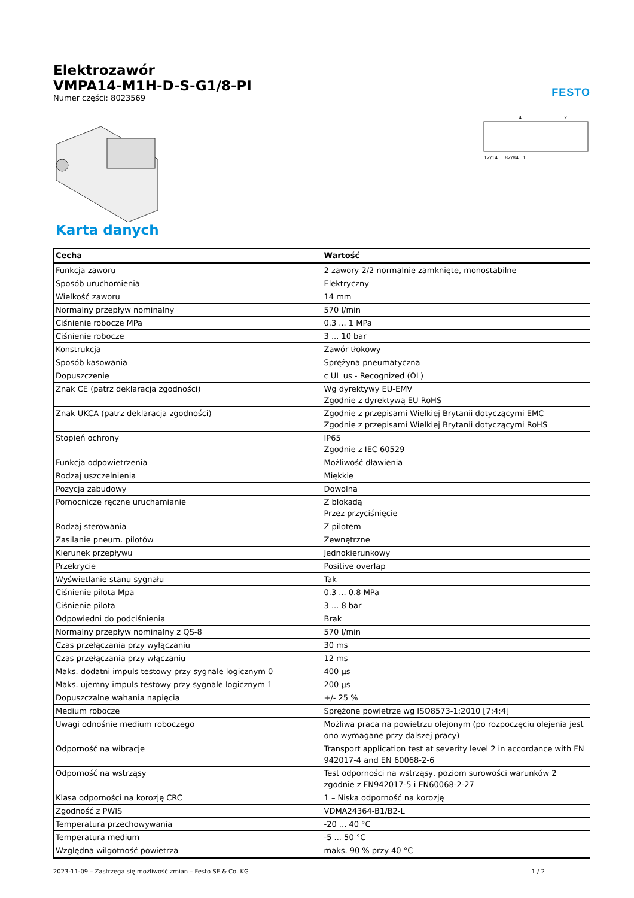Elektrozawór
VMPA14-M1H-D-S-G1/8-PI
Numer części: 8023569
FESTO
4
2
12/14
82/84
1
Karta danych
| Cecha | Wartość |
| --- | --- |
| Funkcja zaworu | 2 zawory 2/2 normalnie zamknięte, monostabilne |
| Sposób uruchomienia | Elektryczny |
| Wielkość zaworu | 14 mm |
| Normalny przepływ nominalny | 570 l/min |
| Ciśnienie robocze MPa | 0.3 ... 1 MPa |
| Ciśnienie robocze | 3 ... 10 bar |
| Konstrukcja | Zawór tłokowy |
| Sposób kasowania | Sprężyna pneumatyczna |
| Dopuszczenie | c UL us - Recognized (OL) |
| Znak CE (patrz deklaracja zgodności) | Wg dyrektywy EU-EMV Zgodnie z dyrektywą EU RoHS |
| Znak UKCA (patrz deklaracja zgodności) | Zgodnie z przepisami Wielkiej Brytanii dotyczącymi EMC Zgodnie z przepisami Wielkiej Brytanii dotyczącymi RoHS |
| Stopień ochrony | IP65 Zgodnie z IEC 60529 |
| Funkcja odpowietrzenia | Możliwość dławienia |
| Rodzaj uszczelnienia | Miękkie |
| Pozycja zabudowy | Dowolna |
| Pomocnicze ręczne uruchamianie | Z blokadą Przez przyciśnięcie |
| Rodzaj sterowania | Z pilotem |
| Zasilanie pneum. pilotów | Zewnętrzne |
| Kierunek przepływu | Jednokierunkowy |
| Przekrycie | Positive overlap |
| Wyświetlanie stanu sygnału | Tak |
| Ciśnienie pilota Mpa | 0.3 ... 0.8 MPa |
| Ciśnienie pilota | 3 ... 8 bar |
| Odpowiedni do podciśnienia | Brak |
| Normalny przepływ nominalny z QS-8 | 570 l/min |
| Czas przełączania przy wyłączaniu | 30 ms |
| Czas przełączania przy włączaniu | 12 ms |
| Maks. dodatni impuls testowy przy sygnale logicznym 0 | 400 µs |
| Maks. ujemny impuls testowy przy sygnale logicznym 1 | 200 µs |
| Dopuszczalne wahania napięcia | +/- 25 % |
| Medium robocze | Sprężone powietrze wg ISO8573-1:2010 [7:4:4] |
| Uwagi odnośnie medium roboczego | Możliwa praca na powietrzu olejonym (po rozpoczęciu olejenia jest ono wymagane przy dalszej pracy) |
| Odporność na wibracje | Transport application test at severity level 2 in accordance with FN 942017-4 and EN 60068-2-6 |
| Odporność na wstrząsy | Test odporności na wstrząsy, poziom surowości warunków 2 zgodnie z FN942017-5 i EN60068-2-27 |
| Klasa odporności na korozję CRC | 1 – Niska odporność na korozję |
| Zgodność z PWIS | VDMA24364-B1/B2-L |
| Temperatura przechowywania | -20 ... 40 °C |
| Temperatura medium | -5 ... 50 °C |
| Względna wilgotność powietrza | maks. 90 % przy 40 °C |
2023-11-09 – Zastrzega się możliwość zmian – Festo SE & Co. KG 1 / 2